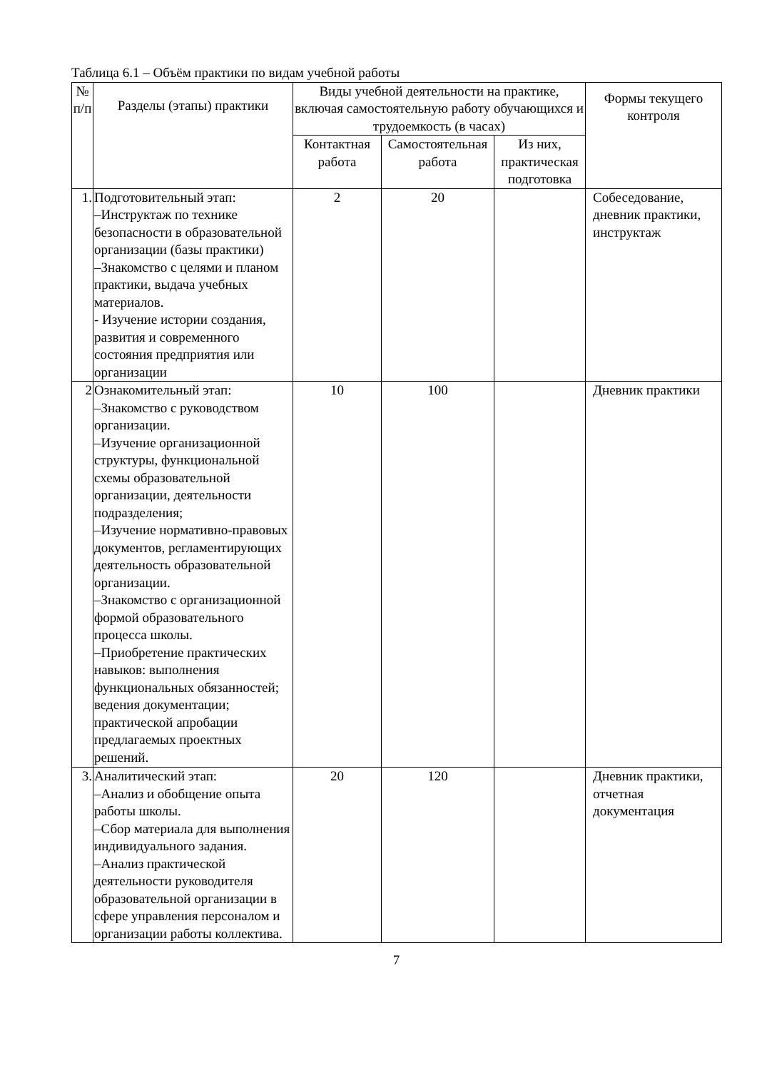Таблица 6.1 – Объём практики по видам учебной работы
| № п/п | Разделы (этапы) практики | Виды учебной деятельности на практике, включая самостоятельную работу обучающихся и трудоемкость (в часах) | | | Формы текущего контроля |
| --- | --- | --- | --- | --- | --- |
| | | Контактная работа | Самостоятельная работа | Из них, практическая подготовка | |
| 1. | Подготовительный этап: –Инструктаж по технике безопасности в образовательной организации (базы практики) –Знакомство с целями и планом практики, выдача учебных материалов. - Изучение истории создания, развития и современного состояния предприятия или организации | 2 | 20 | | Собеседование, дневник практики, инструктаж |
| 2 | Ознакомительный этап: –Знакомство с руководством организации. –Изучение организационной структуры, функциональной схемы образовательной организации, деятельности подразделения; –Изучение нормативно-правовых документов, регламентирующих деятельность образовательной организации. –Знакомство с организационной формой образовательного процесса школы. –Приобретение практических навыков: выполнения функциональных обязанностей; ведения документации; практической апробации предлагаемых проектных решений. | 10 | 100 | | Дневник практики |
| 3. | Аналитический этап: –Анализ и обобщение опыта работы школы. –Сбор материала для выполнения индивидуального задания. –Анализ практической деятельности руководителя образовательной организации в сфере управления персоналом и организации работы коллектива. | 20 | 120 | | Дневник практики, отчетная документация |
7